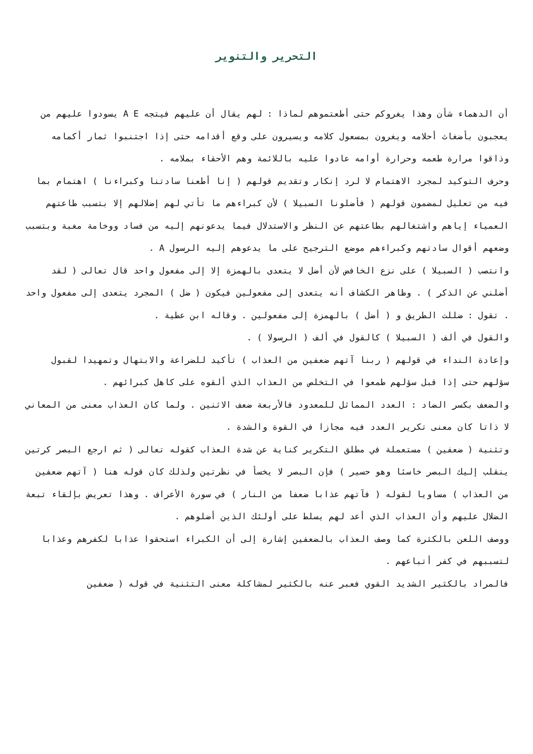التحرير والتنوير
أن الدهماء شأن وهذا يغروكم حتى أطعتموهم لماذا : لهم يقال أن عليهم فيتجه A E يسودوا عليهم من يعجبون بأضغاث أحلامه ويغرون بمسعول كلامه ويسيرون على وقع أقدامه حتى إذا اجتنبوا ثمار أكمامه وذاقوا مرارة طعمه وحرارة أوامه عادوا عليه باللائمة وهم الأحقاء بملامه .
وحرف التوكيد لمجرد الاهتمام لا لرد إنكار وتقديم قولهم ( إنا أطعنا سادتنا وكبراءنا ) اهتمام بما فيه من تعليل لمضمون قولهم ( فأضلونا السبيلا ) لأن كبراءهم ما تأتي لهم إضلالهم إلا بتسبب طاعتهم العمياء إياهم واشتغالهم بطاعتهم عن النظر والاستدلال فيما يدعونهم إليه من فساد ووخامة مغبة وبتسبب وضعهم أقوال سادتهم وكبراءهم موضع الترجيح على ما يدعوهم إليه الرسول A .
وانتصب ( السبيلا ) على نزع الخافض لأن أضل لا يتعدى بالهمزة إلا إلى مفعول واحد قال تعالى ( لقد أضلني عن الذكر ) . وظاهر الكشاف أنه يتعدى إلى مفعولين فيكون ( ضل ) المجرد يتعدى إلى مفعول واحد . تقول : ضللت الطريق و ( أضل ) بالهمزة إلى مفعولين . وقاله ابن عطية .
والقول في ألف ( السبيلا ) كالقول في ألف ( الرسولا ) .
وإعادة النداء في قولهم ( ربنا آتهم ضعفين من العذاب ) تأكيد للضراعة والابتهال وتمهيدا لقبول سؤلهم حتى إذا قبل سؤلهم طمعوا في التخلص من العذاب الذي ألقوه على كاهل كبرائهم .
والضعف بكسر الضاد : العدد المماثل للمعدود فالأربعة ضعف الاثنين . ولما كان العذاب معنى من المعاني لا ذاتا كان معنى تكرير العدد فيه مجازا في القوة والشدة .
وتثنية ( ضعفين ) مستعملة في مطلق التكرير كناية عن شدة العذاب كقوله تعالى ( ثم ارجع البصر كرتين ينقلب إليك البصر خاسئا وهو حسير ) فإن البصر لا يخسأ في نظرتين ولذلك كان قوله هنا ( آتهم ضعفين من العذاب ) مساويا لقوله ( فآتهم عذابا ضعفا من النار ) في سورة الأعراف . وهذا تعريض بإلقاء تبعة الضلال عليهم وأن العذاب الذي أعد لهم يسلط على أولئك الذين أضلوهم .
ووصف اللعن بالكثرة كما وصف العذاب بالضعفين إشارة إلى أن الكبراء استحقوا عذابا لكفرهم وعذابا لتسببهم في كفر أتباعهم .
فالمراد بالكثير الشديد القوي فعبر عنه بالكثير لمشاكلة معنى التثنية في قوله ( ضعفين